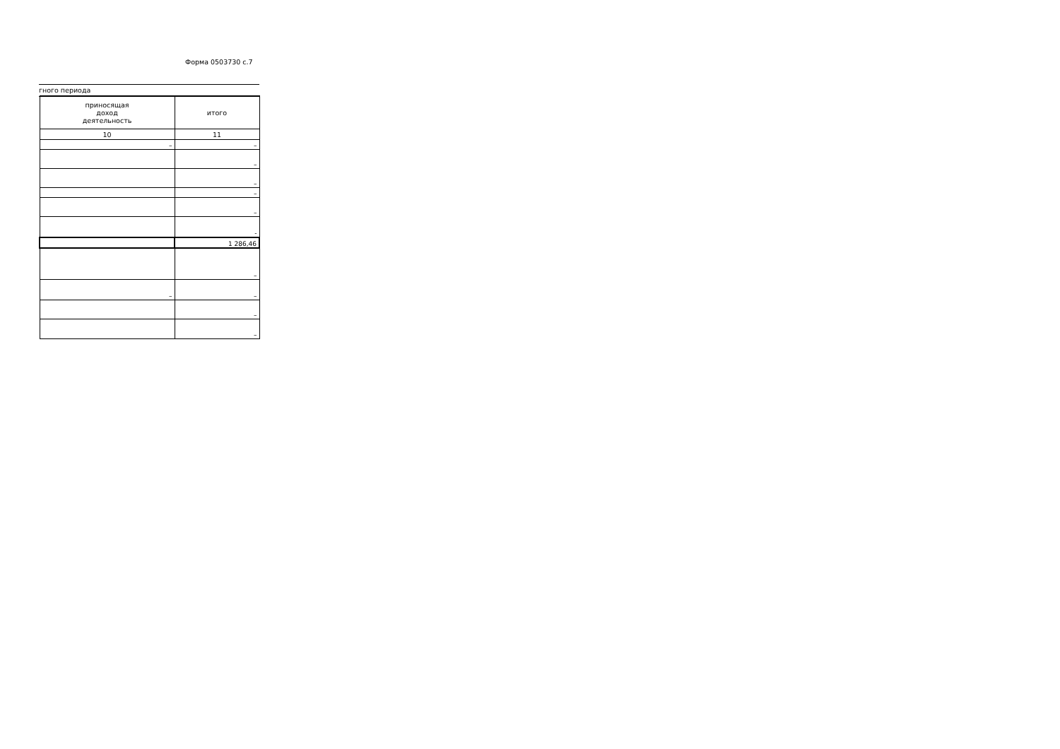Форма 0503730 с.7
гного периода
| приносящая доход деятельность | итого |
| 10 | 11 |
| – | – |
| | – |
| | – |
| | – |
| | – |
| | - |
| | 1 286,46 |
| | – |
| – | – |
| | – |
| | – |